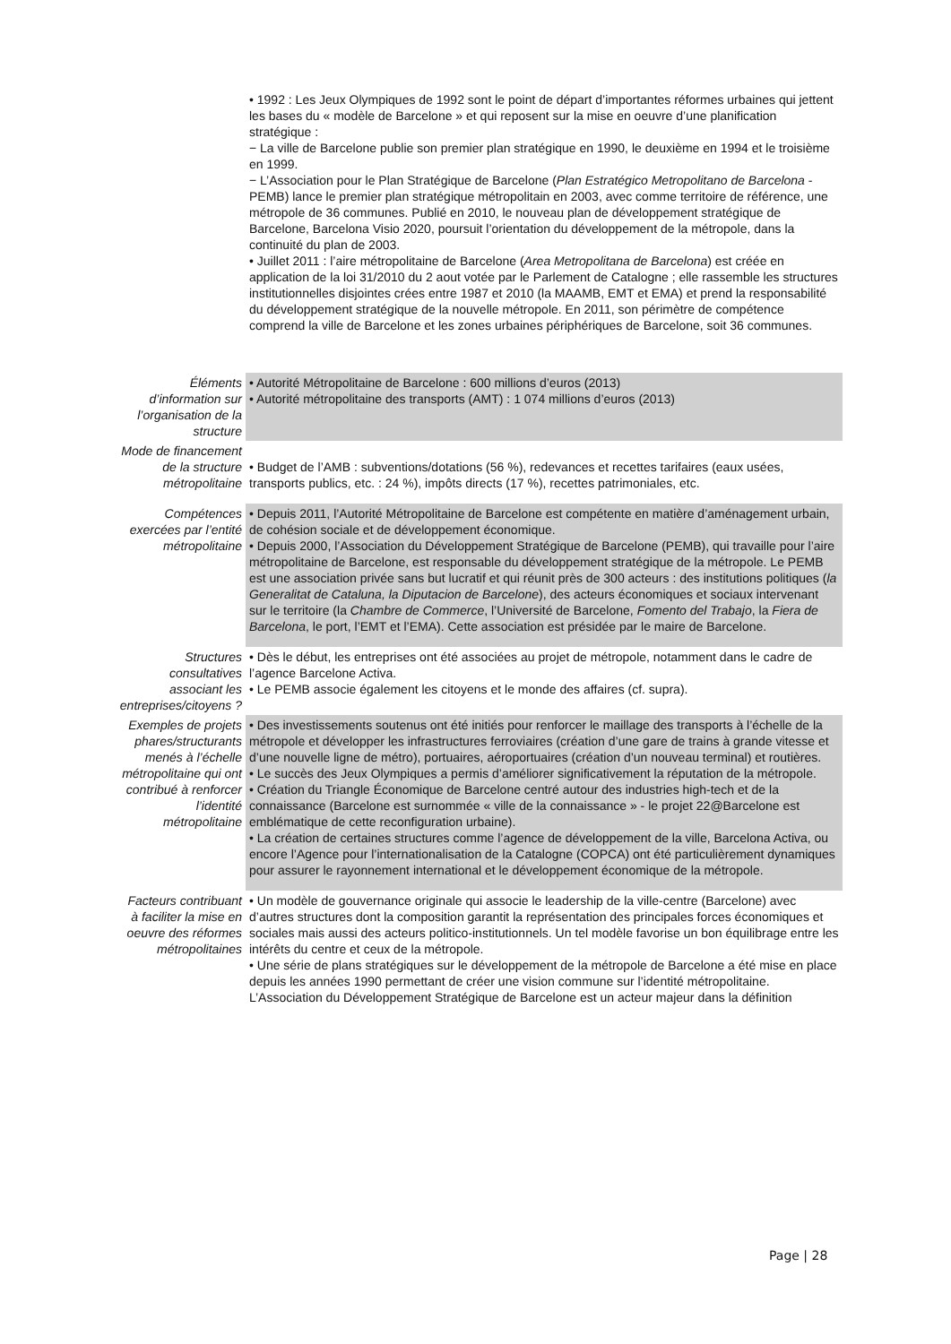| | • 1992 : Les Jeux Olympiques de 1992 sont le point de départ d’importantes réformes urbaines qui jettent les bases du « modèle de Barcelone » et qui reposent sur la mise en oeuvre d’une planification stratégique : − La ville de Barcelone publie son premier plan stratégique en 1990, le deuxième en 1994 et le troisième en 1999. − L’Association pour le Plan Stratégique de Barcelone ( Plan Estratégico Metropolitano de Barcelona - PEMB) lance le premier plan stratégique métropolitain en 2003, avec comme territoire de référence, une métropole de 36 communes. Publié en 2010, le nouveau plan de développement stratégique de Barcelone, Barcelona Visio 2020, poursuit l’orientation du développement de la métropole, dans la continuité du plan de 2003. • Juillet 2011 : l’aire métropolitaine de Barcelone ( Area Metropolitana de Barcelona ) est créée en application de la loi 31/2010 du 2 aout votée par le Parlement de Catalogne ; elle rassemble les structures institutionnelles disjointes crées entre 1987 et 2010 (la MAAMB, EMT et EMA) et prend la responsabilité du développement stratégique de la nouvelle métropole. En 2011, son périmètre de compétence comprend la ville de Barcelone et les zones urbaines périphériques de Barcelone, soit 36 communes. |
| Éléments d’information sur l’organisation de la structure | • Autorité Métropolitaine de Barcelone : 600 millions d’euros (2013) • Autorité métropolitaine des transports (AMT) : 1 074 millions d’euros (2013) |
| Mode de financement de la structure métropolitaine | • Budget de l’AMB : subventions/dotations (56 %), redevances et recettes tarifaires (eaux usées, transports publics, etc. : 24 %), impôts directs (17 %), recettes patrimoniales, etc. |
| Compétences exercées par l’entité métropolitaine | • Depuis 2011, l’Autorité Métropolitaine de Barcelone est compétente en matière d’aménagement urbain, de cohésion sociale et de développement économique. • Depuis 2000, l’Association du Développement Stratégique de Barcelone (PEMB), qui travaille pour l’aire métropolitaine de Barcelone, est responsable du développement stratégique de la métropole. Le PEMB est une association privée sans but lucratif et qui réunit près de 300 acteurs : des institutions politiques ( la Generalitat de Cataluna, la Diputacion de Barcelone ), des acteurs économiques et sociaux intervenant sur le territoire (la Chambre de Commerce , l’Université de Barcelone, Fomento del Trabajo , la Fiera de Barcelona , le port, l’EMT et l’EMA). Cette association est présidée par le maire de Barcelone. |
| Structures consultatives associant les entreprises/citoyens ? | • Dès le début, les entreprises ont été associées au projet de métropole, notamment dans le cadre de l’agence Barcelone Activa. • Le PEMB associe également les citoyens et le monde des affaires (cf. supra). |
| Exemples de projets phares/structurants menés à l’échelle métropolitaine qui ont contribué à renforcer l’identité métropolitaine | • Des investissements soutenus ont été initiés pour renforcer le maillage des transports à l’échelle de la métropole et développer les infrastructures ferroviaires (création d’une gare de trains à grande vitesse et d’une nouvelle ligne de métro), portuaires, aéroportuaires (création d’un nouveau terminal) et routières. • Le succès des Jeux Olympiques a permis d’améliorer significativement la réputation de la métropole. • Création du Triangle Économique de Barcelone centré autour des industries high-tech et de la connaissance (Barcelone est surnommée « ville de la connaissance » - le projet 22@Barcelone est emblématique de cette reconfiguration urbaine). • La création de certaines structures comme l’agence de développement de la ville, Barcelona Activa, ou encore l’Agence pour l’internationalisation de la Catalogne (COPCA) ont été particulièrement dynamiques pour assurer le rayonnement international et le développement économique de la métropole. |
| Facteurs contribuant à faciliter la mise en oeuvre des réformes métropolitaines | • Un modèle de gouvernance originale qui associe le leadership de la ville-centre (Barcelone) avec d’autres structures dont la composition garantit la représentation des principales forces économiques et sociales mais aussi des acteurs politico-institutionnels. Un tel modèle favorise un bon équilibrage entre les intérêts du centre et ceux de la métropole. • Une série de plans stratégiques sur le développement de la métropole de Barcelone a été mise en place depuis les années 1990 permettant de créer une vision commune sur l’identité métropolitaine. L’Association du Développement Stratégique de Barcelone est un acteur majeur dans la définition |
Page | 28